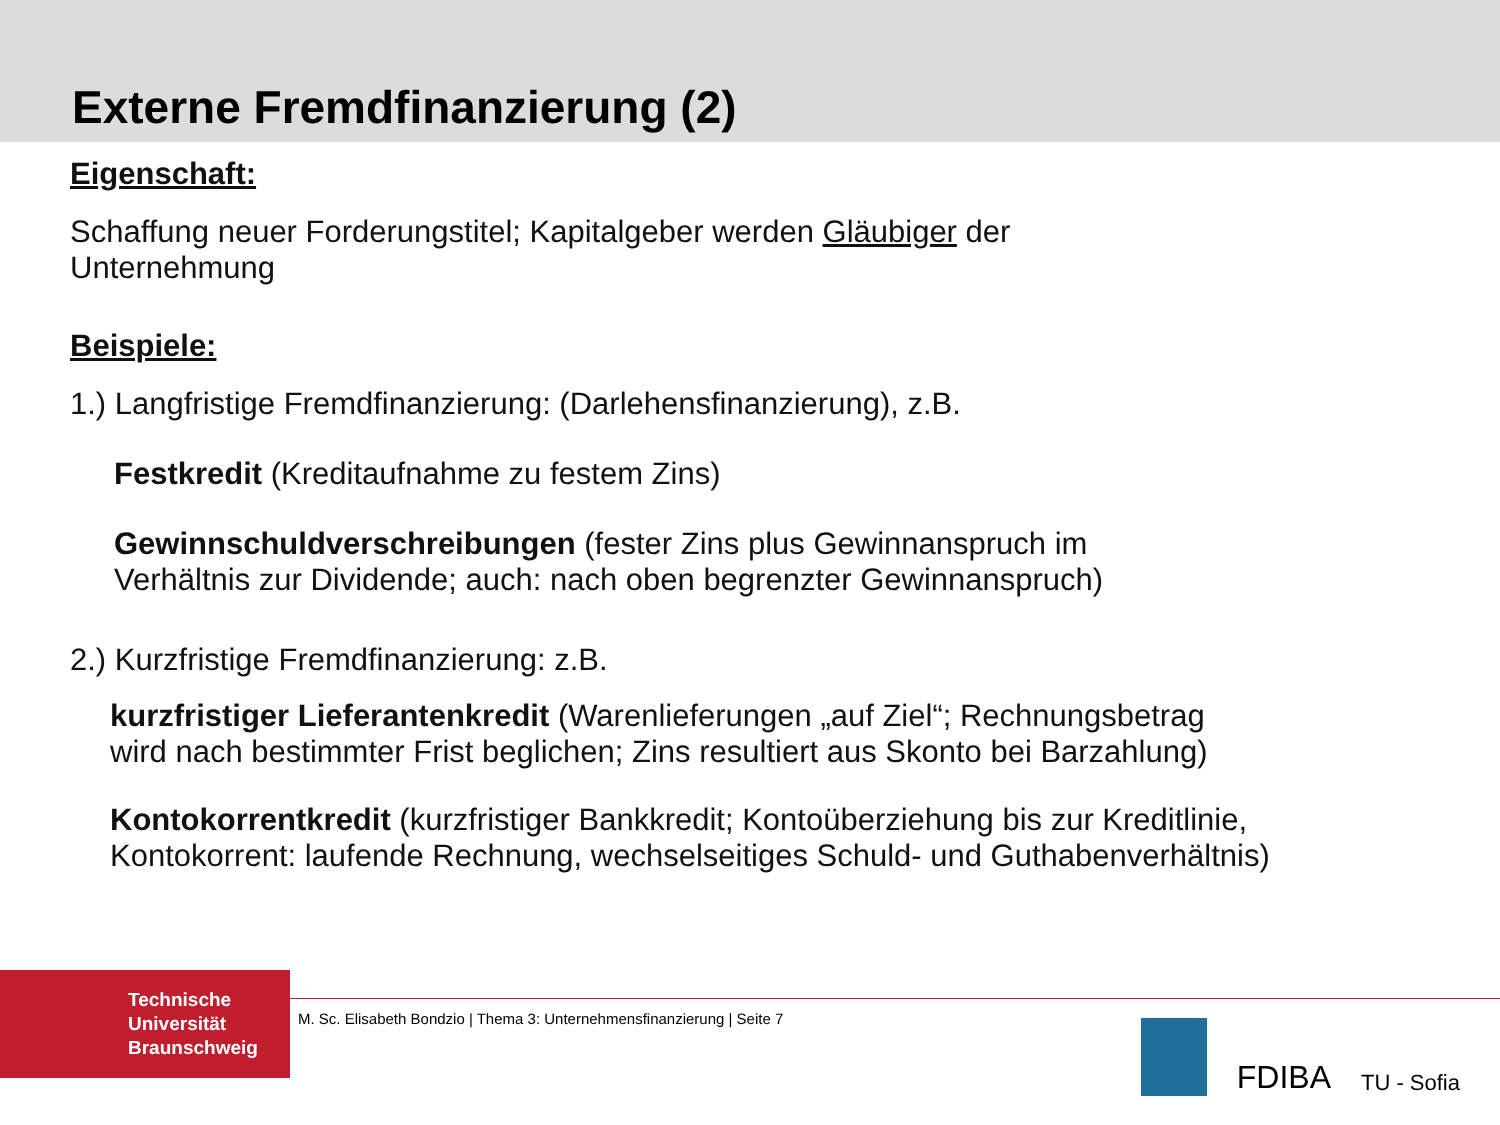Externe Fremdfinanzierung (2)
Eigenschaft:
Schaffung neuer Forderungstitel; Kapitalgeber werden Gläubiger der
Unternehmung
Beispiele:
1.) Langfristige Fremdfinanzierung: (Darlehensfinanzierung), z.B.
Festkredit (Kreditaufnahme zu festem Zins)
Gewinnschuldverschreibungen (fester Zins plus Gewinnanspruch im
Verhältnis zur Dividende; auch: nach oben begrenzter Gewinnanspruch)
2.) Kurzfristige Fremdfinanzierung: z.B.
kurzfristiger Lieferantenkredit (Warenlieferungen „auf Ziel“; Rechnungsbetrag
wird nach bestimmter Frist beglichen; Zins resultiert aus Skonto bei Barzahlung)
Kontokorrentkredit (kurzfristiger Bankkredit; Kontoüberziehung bis zur Kreditlinie,
Kontokorrent: laufende Rechnung, wechselseitiges Schuld- und Guthabenverhältnis)
Technische
Universität
Braunschweig
M. Sc. Elisabeth Bondzio | Thema 3: Unternehmensfinanzierung | Seite 7
FDIBA TU - Sofia